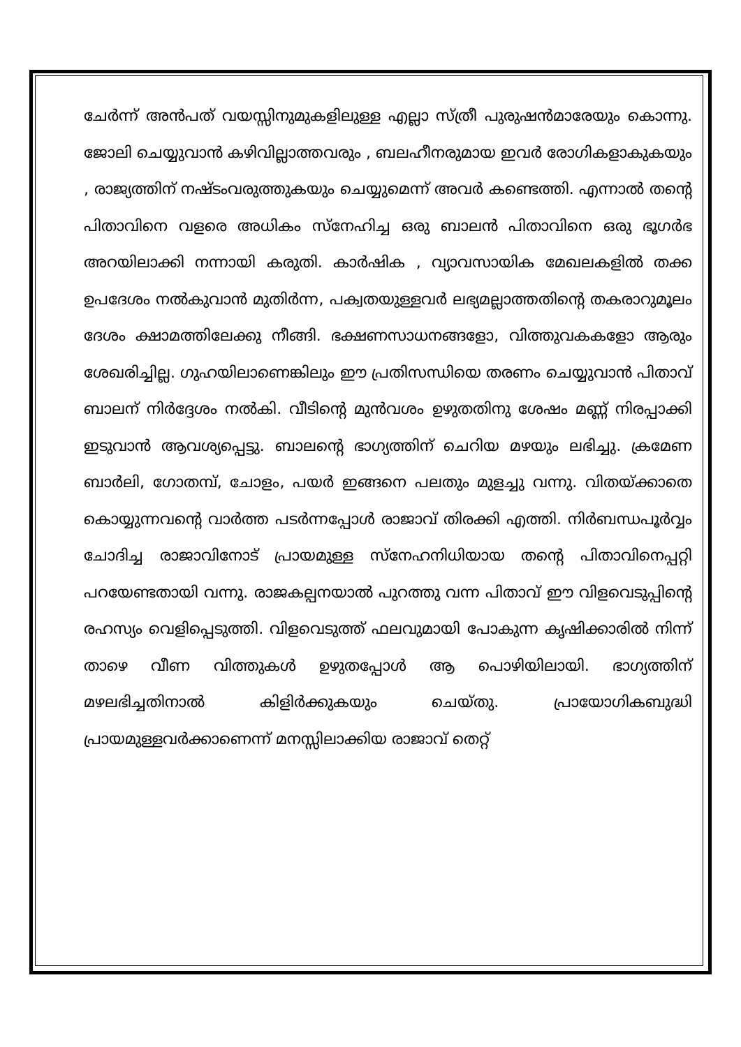ചേർന്ന് അൻപത് വയസ്സിനുമുകളിലുള്ള എല്ലാ സ്ത്രീ പുരുഷൻമാരേയും കൊന്നു. ജോലി ചെയ്യുവാൻ കഴിവില്ലാത്തവരും , ബലഹീനരുമായ ഇവർ രോഗികളാകുകയും , രാജ്യത്തിന് നഷ്ടംവരുത്തുകയും ചെയ്യുമെന്ന് അവർ കണ്ടെത്തി. എന്നാൽ തന്റെ പിതാവിനെ വളരെ അധികം സ്നേഹിച്ച ഒരു ബാലൻ പിതാവിനെ ഒരു ഭൂഗർഭ അറയിലാക്കി നന്നായി കരുതി. കാർഷിക , വ്യാവസായിക മേഖലകളിൽ തക്ക ഉപദേശം നൽകുവാൻ മുതിർന്ന, പക്വതയുള്ളവർ ലഭ്യമല്ലാത്തതിന്റെ തകരാറുമൂലം ദേശം ക്ഷാമത്തിലേക്കു നീങ്ങി. ഭക്ഷണസാധനങ്ങളോ, വിത്തുവകകളോ ആരും ശേഖരിച്ചില്ല. ഗുഹയിലാണെങ്കിലും ഈ പ്രതിസന്ധിയെ തരണം ചെയ്യുവാൻ പിതാവ് ബാലന് നിർദ്ദേശം നൽകി. വീടിന്റെ മുൻവശം ഉഴുതതിനു ശേഷം മണ്ണ് നിരപ്പാക്കി ഇടുവാൻ ആവശ്യപ്പെട്ടു. ബാലന്റെ ഭാഗ്യത്തിന് ചെറിയ മഴയും ലഭിച്ചു. ക്രമേണ ബാർലി, ഗോതമ്പ്, ചോളം, പയർ ഇങ്ങനെ പലതും മുളച്ചു വന്നു. വിതയ്ക്കാതെ കൊയ്യുന്നവന്റെ വാർത്ത പടർന്നപ്പോൾ രാജാവ് തിരക്കി എത്തി. നിർബന്ധപൂർവ്വം ചോദിച്ച രാജാവിനോട് പ്രായമുള്ള സ്നേഹനിധിയായ തന്റെ പിതാവിനെപ്പറ്റി പറയേണ്ടതായി വന്നു. രാജകല്പനയാൽ പുറത്തു വന്ന പിതാവ് ഈ വിളവെടുപ്പിന്റെ രഹസ്യം വെളിപ്പെടുത്തി. വിളവെടുത്ത് ഫലവുമായി പോകുന്ന കൃഷിക്കാരിൽ നിന്ന് താഴെ വീണ വിത്തുകൾ ഉഴുതപ്പോൾ ആ പൊഴിയിലായി. ഭാഗ്യത്തിന് മഴലഭിച്ചതിനാൽ കിളിർക്കുകയും ചെയ്തു. പ്രായോഗികബുദ്ധി പ്രായമുള്ളവർക്കാണെന്ന് മനസ്സിലാക്കിയ രാജാവ് തെറ്റ്